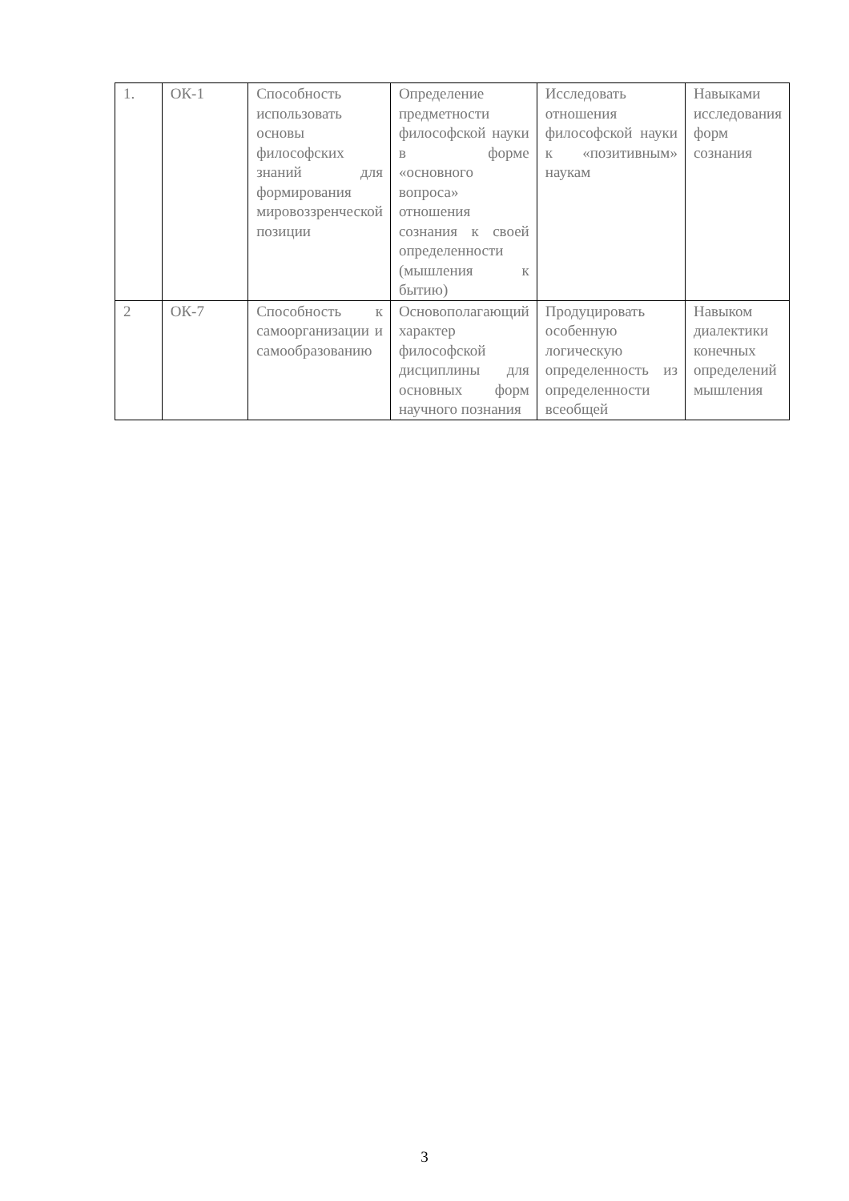| 1. | ОК-1 | Способность использовать основы философских знаний для формирования мировоззренческой позиции | Определение предметности философской науки в форме «основного вопроса» отношения сознания к своей определенности (мышления к бытию) | Исследовать отношения философской науки к «позитивным» наукам | Навыками исследования форм сознания |
| 2 | ОК-7 | Способность к самоорганизации и самообразованию | Основополагающий характер философской дисциплины для основных форм научного познания | Продуцировать особенную логическую определенность из определенности всеобщей | Навыком диалектики конечных определений мышления |
3